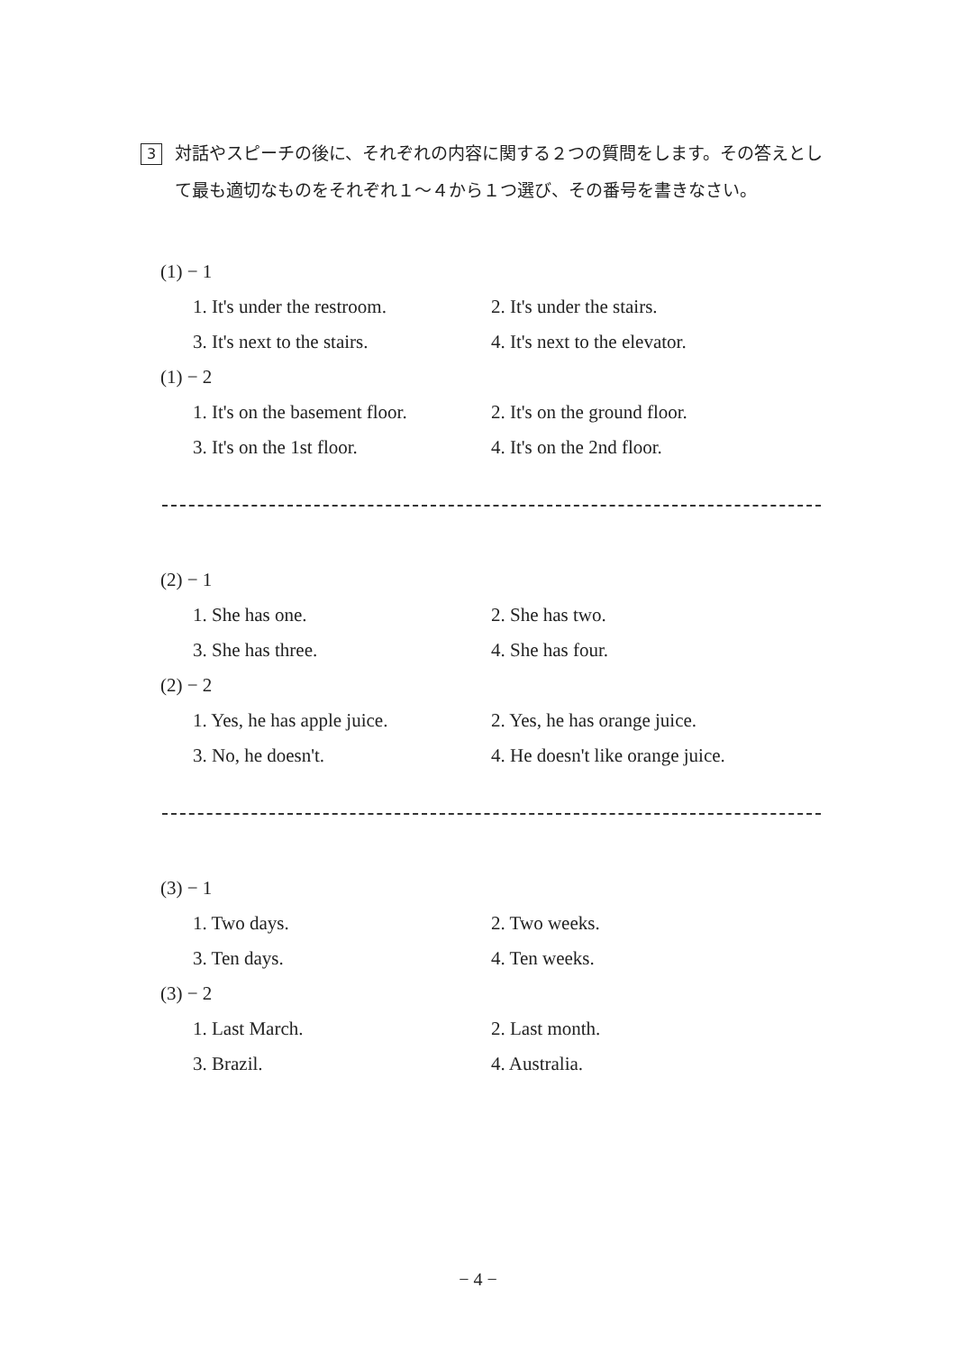3
対話やスピーチの後に、それぞれの内容に関する２つの質問をします。その答えとして最も適切なものをそれぞれ１～４から１つ選び、その番号を書きなさい。
(1) − 1
1. It's under the restroom. 2. It's under the stairs.
3. It's next to the stairs. 4. It's next to the elevator.
(1) − 2
1. It's on the basement floor. 2. It's on the ground floor.
3. It's on the 1st floor. 4. It's on the 2nd floor.
(2) − 1
1. She has one. 2. She has two.
3. She has three. 4. She has four.
(2) − 2
1. Yes, he has apple juice. 2. Yes, he has orange juice.
3. No, he doesn't. 4. He doesn't like orange juice.
(3) − 1
1. Two days. 2. Two weeks.
3. Ten days. 4. Ten weeks.
(3) − 2
1. Last March. 2. Last month.
3. Brazil. 4. Australia.
− 4 −